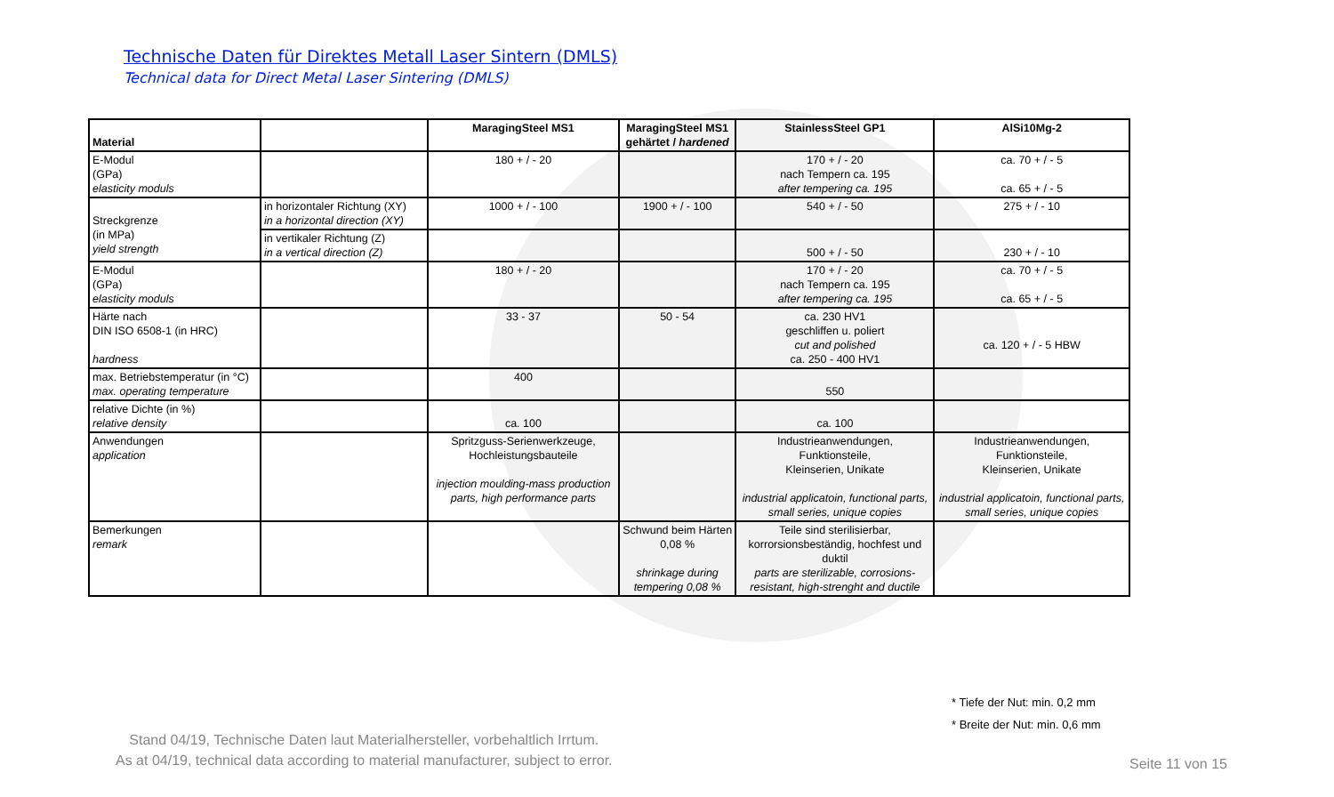Technische Daten für Direktes Metall Laser Sintern (DMLS)
Technical data for Direct Metal Laser Sintering (DMLS)
| Material | | MaragingSteel MS1 | MaragingSteel MS1 gehärtet / hardened | StainlessSteel GP1 | AlSi10Mg-2 |
| --- | --- | --- | --- | --- | --- |
| E-Modul (GPa) elasticity moduls | | 180 + / - 20 | | 170 + / - 20 nach Tempern ca. 195 after tempering ca. 195 | ca. 70 + / - 5 ca. 65 + / - 5 |
| Streckgrenze (in MPa) yield strength | in horizontaler Richtung (XY) in a horizontal direction (XY) | 1000 + / - 100 | 1900 + / - 100 | 540 + / - 50 | 275 + / - 10 |
| | in vertikaler Richtung (Z) in a vertical direction (Z) | | | 500 + / - 50 | 230 + / - 10 |
| E-Modul (GPa) elasticity moduls | | 180 + / - 20 | | 170 + / - 20 nach Tempern ca. 195 after tempering ca. 195 | ca. 70 + / - 5 ca. 65 + / - 5 |
| Härte nach DIN ISO 6508-1 (in HRC) hardness | | 33 - 37 | 50 - 54 | ca. 230 HV1 geschliffen u. poliert cut and polished ca. 250 - 400 HV1 | ca. 120 + / - 5 HBW |
| max. Betriebstemperatur (in °C) max. operating temperature | | 400 | | 550 | |
| relative Dichte (in %) relative density | | ca. 100 | | ca. 100 | |
| Anwendungen application | | Spritzguss-Serienwerkzeuge, Hochleistungsbauteile injection moulding-mass production parts, high performance parts | | Industrieanwendungen, Funktionsteile, Kleinserien, Unikate industrial applicatoin, functional parts, small series, unique copies | Industrieanwendungen, Funktionsteile, Kleinserien, Unikate industrial applicatoin, functional parts, small series, unique copies |
| Bemerkungen remark | | | Schwund beim Härten 0,08 % shrinkage during tempering 0,08 % | Teile sind sterilisierbar, korrorsionsbeständig, hochfest und duktil parts are sterilizable, corrosions-resistant, high-strenght and ductile | |
* Tiefe der Nut: min. 0,2 mm
* Breite der Nut: min. 0,6 mm
Stand 04/19, Technische Daten laut Materialhersteller, vorbehaltlich Irrtum.
As at 04/19, technical data according to material manufacturer, subject to error.
Seite 11 von 15